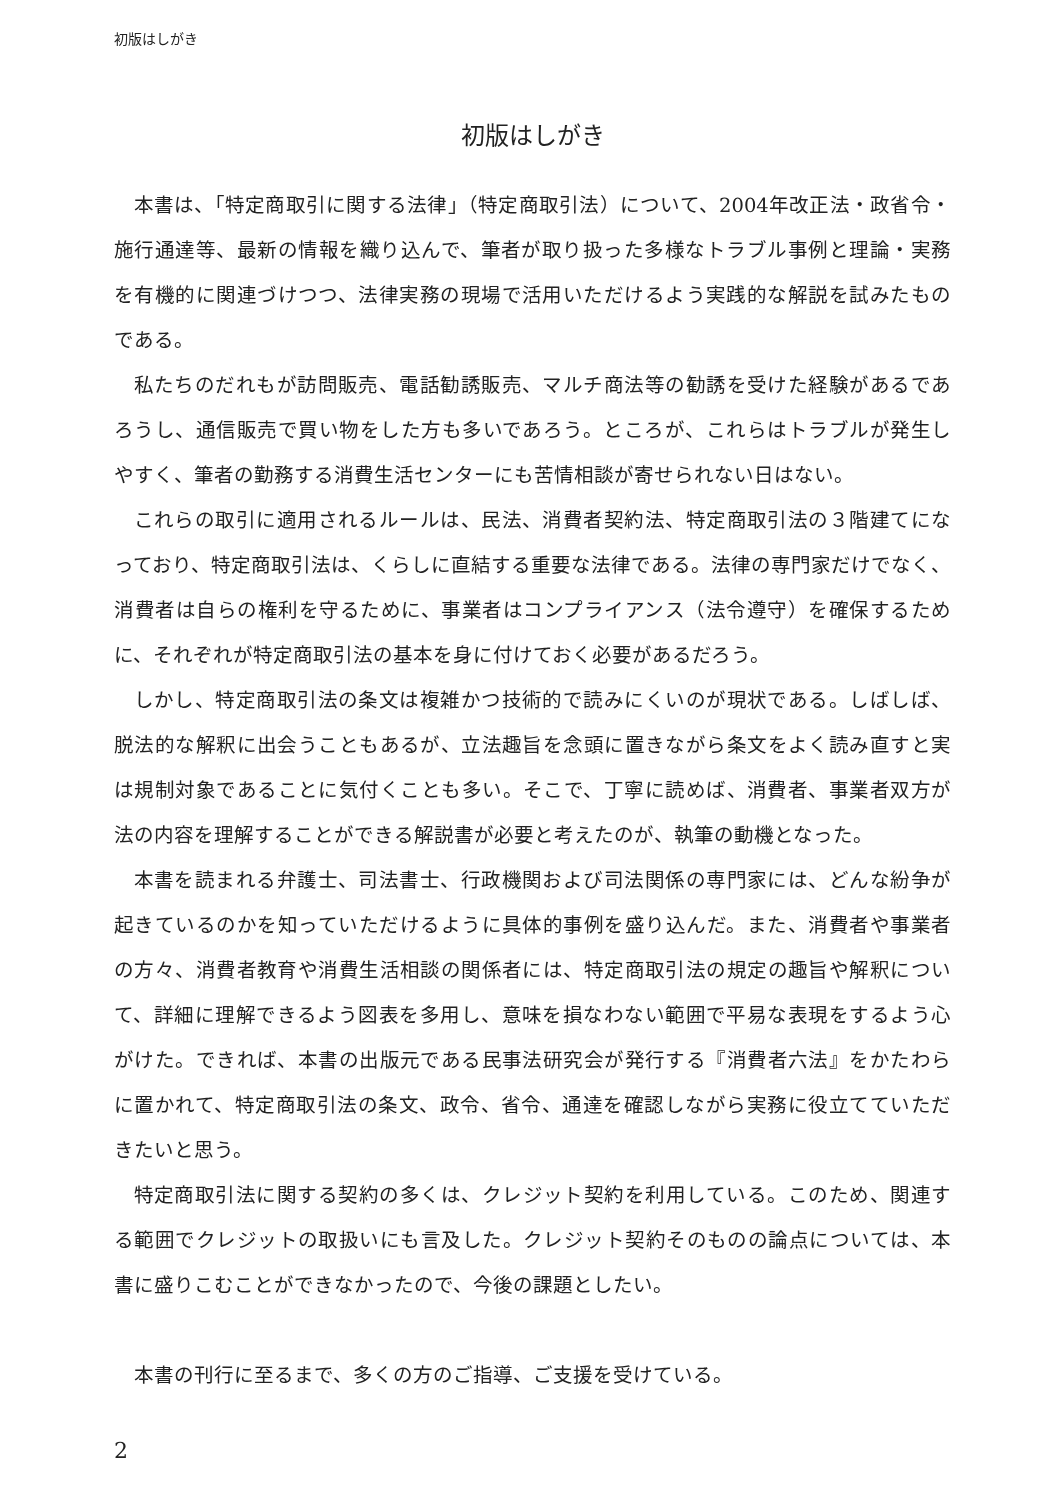初版はしがき
初版はしがき
本書は、「特定商取引に関する法律」（特定商取引法）について、2004年改正法・政省令・施行通達等、最新の情報を織り込んで、筆者が取り扱った多様なトラブル事例と理論・実務を有機的に関連づけつつ、法律実務の現場で活用いただけるよう実践的な解説を試みたものである。
私たちのだれもが訪問販売、電話勧誘販売、マルチ商法等の勧誘を受けた経験があるであろうし、通信販売で買い物をした方も多いであろう。ところが、これらはトラブルが発生しやすく、筆者の勤務する消費生活センターにも苦情相談が寄せられない日はない。
これらの取引に適用されるルールは、民法、消費者契約法、特定商取引法の３階建てになっており、特定商取引法は、くらしに直結する重要な法律である。法律の専門家だけでなく、消費者は自らの権利を守るために、事業者はコンプライアンス（法令遵守）を確保するために、それぞれが特定商取引法の基本を身に付けておく必要があるだろう。
しかし、特定商取引法の条文は複雑かつ技術的で読みにくいのが現状である。しばしば、脱法的な解釈に出会うこともあるが、立法趣旨を念頭に置きながら条文をよく読み直すと実は規制対象であることに気付くことも多い。そこで、丁寧に読めば、消費者、事業者双方が法の内容を理解することができる解説書が必要と考えたのが、執筆の動機となった。
本書を読まれる弁護士、司法書士、行政機関および司法関係の専門家には、どんな紛争が起きているのかを知っていただけるように具体的事例を盛り込んだ。また、消費者や事業者の方々、消費者教育や消費生活相談の関係者には、特定商取引法の規定の趣旨や解釈について、詳細に理解できるよう図表を多用し、意味を損なわない範囲で平易な表現をするよう心がけた。できれば、本書の出版元である民事法研究会が発行する『消費者六法』をかたわらに置かれて、特定商取引法の条文、政令、省令、通達を確認しながら実務に役立てていただきたいと思う。
特定商取引法に関する契約の多くは、クレジット契約を利用している。このため、関連する範囲でクレジットの取扱いにも言及した。クレジット契約そのものの論点については、本書に盛りこむことができなかったので、今後の課題としたい。
本書の刊行に至るまで、多くの方のご指導、ご支援を受けている。
2